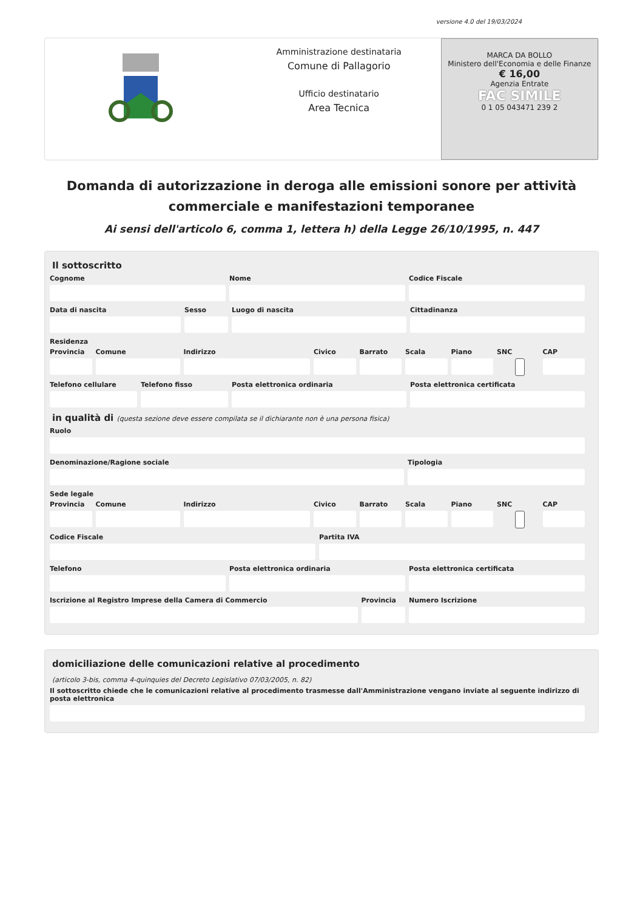versione 4.0 del 19/03/2024
Amministrazione destinataria
Comune di Pallagorio
Ufficio destinatario
Area Tecnica
MARCA DA BOLLO
Ministero dell'Economia e delle Finanze
€ 16,00
Agenzia Entrate
FAC SIMILE
0 1 05 043471 239 2
Domanda di autorizzazione in deroga alle emissioni sonore per attività commerciale e manifestazioni temporanee
Ai sensi dell'articolo 6, comma 1, lettera h) della Legge 26/10/1995, n. 447
Il sottoscritto
Cognome Nome Codice Fiscale
Data di nascita Sesso Luogo di nascita Cittadinanza
Residenza
Provincia Comune Indirizzo Civico Barrato Scala Piano SNC CAP
Telefono cellulare Telefono fisso Posta elettronica ordinaria Posta elettronica certificata
in qualità di (questa sezione deve essere compilata se il dichiarante non è una persona fisica)
Ruolo
Denominazione/Ragione sociale Tipologia
Sede legale
Provincia Comune Indirizzo Civico Barrato Scala Piano SNC CAP
Codice Fiscale Partita IVA
Telefono Posta elettronica ordinaria Posta elettronica certificata
Iscrizione al Registro Imprese della Camera di Commercio
Provincia Numero Iscrizione
domiciliazione delle comunicazioni relative al procedimento
(articolo 3-bis, comma 4-quinquies del Decreto Legislativo 07/03/2005, n. 82)
Il sottoscritto chiede che le comunicazioni relative al procedimento trasmesse dall'Amministrazione vengano inviate al seguente indirizzo di posta elettronica